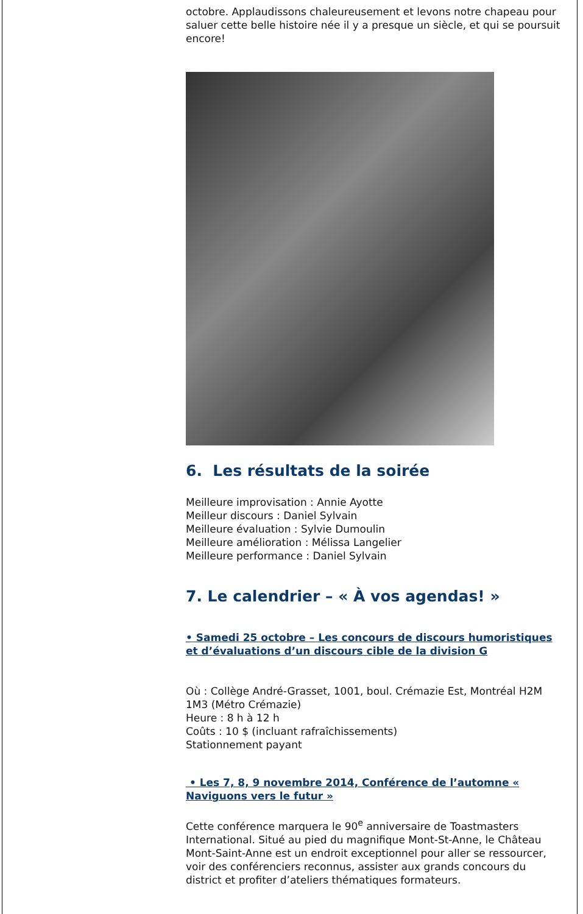octobre. Applaudissons chaleureusement et levons notre chapeau pour saluer cette belle histoire née il y a presque un siècle, et qui se poursuit encore!
6. Les résultats de la soirée
Meilleure improvisation : Annie Ayotte
Meilleur discours : Daniel Sylvain
Meilleure évaluation : Sylvie Dumoulin
Meilleure amélioration : Mélissa Langelier
Meilleure performance : Daniel Sylvain
7. Le calendrier – « À vos agendas! »
• Samedi 25 octobre – Les concours de discours humoristiques et d’évaluations d’un discours cible de la division G
Où : Collège André-Grasset, 1001, boul. Crémazie Est, Montréal H2M 1M3 (Métro Crémazie)
Heure : 8 h à 12 h
Coûts : 10 $ (incluant rafraîchissements)
Stationnement payant
• Les 7, 8, 9 novembre 2014, Conférence de l’automne « Naviguons vers le futur »
Cette conférence marquera le 90<sup>e</sup> anniversaire de Toastmasters International. Situé au pied du magnifique Mont-St-Anne, le Château Mont-Saint-Anne est un endroit exceptionnel pour aller se ressourcer, voir des conférenciers reconnus, assister aux grands concours du district et profiter d’ateliers thématiques formateurs.